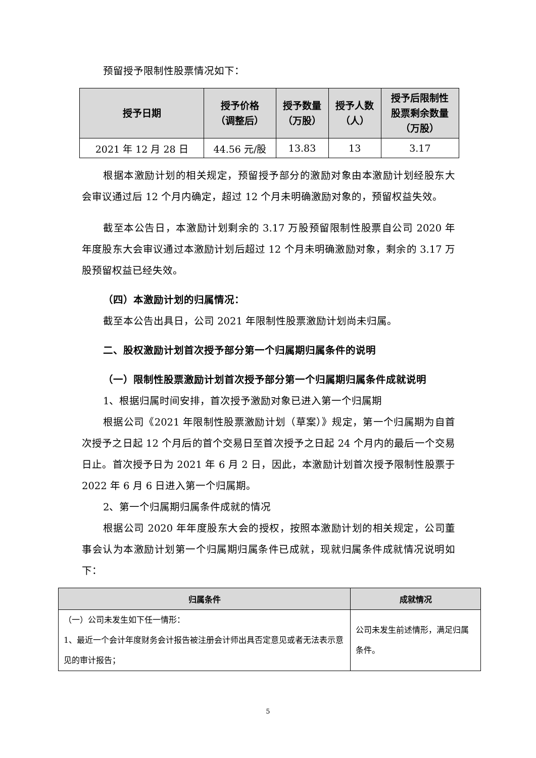预留授予限制性股票情况如下：
| 授予日期 | 授予价格 （调整后） | 授予数量 （万股） | 授予人数 （人） | 授予后限制性 股票剩余数量 （万股） |
| --- | --- | --- | --- | --- |
| 2021 年 12 月 28 日 | 44.56 元/股 | 13.83 | 13 | 3.17 |
根据本激励计划的相关规定，预留授予部分的激励对象由本激励计划经股东大会审议通过后 12 个月内确定，超过 12 个月未明确激励对象的，预留权益失效。
截至本公告日，本激励计划剩余的 3.17 万股预留限制性股票自公司 2020 年年度股东大会审议通过本激励计划后超过 12 个月未明确激励对象，剩余的 3.17 万股预留权益已经失效。
（四）本激励计划的归属情况：
截至本公告出具日，公司 2021 年限制性股票激励计划尚未归属。
二、股权激励计划首次授予部分第一个归属期归属条件的说明
（一）限制性股票激励计划首次授予部分第一个归属期归属条件成就说明
1、根据归属时间安排，首次授予激励对象已进入第一个归属期
根据公司《2021 年限制性股票激励计划（草案）》规定，第一个归属期为自首次授予之日起 12 个月后的首个交易日至首次授予之日起 24 个月内的最后一个交易日止。首次授予日为 2021 年 6 月 2 日，因此，本激励计划首次授予限制性股票于 2022 年 6 月 6 日进入第一个归属期。
2、第一个归属期归属条件成就的情况
根据公司 2020 年年度股东大会的授权，按照本激励计划的相关规定，公司董事会认为本激励计划第一个归属期归属条件已成就，现就归属条件成就情况说明如下：
| 归属条件 | 成就情况 |
| --- | --- |
| （一）公司未发生如下任一情形： 1、最近一个会计年度财务会计报告被注册会计师出具否定意见或者无法表示意见的审计报告； | 公司未发生前述情形，满足归属条件。 |
5